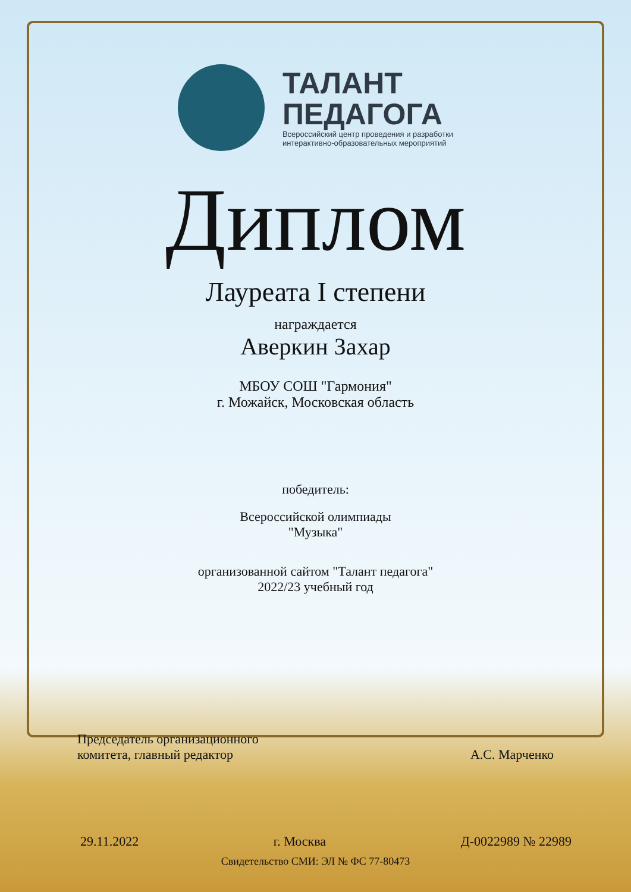ТАЛАНТ
ПЕДАГОГА
Всероссийский центр проведения и разработки
интерактивно-образовательных мероприятий
Диплом
Лауреата I степени
награждается
Аверкин Захар
МБОУ СОШ "Гармония"
г. Можайск, Московская область
победитель:
Всероссийской олимпиады
"Музыка"
организованной сайтом "Талант педагога"
2022/23 учебный год
Председатель организационного
комитета, главный редактор
А.С. Марченко
29.11.2022 г. Москва Д-0022989 № 22989
Свидетельство СМИ: ЭЛ № ФС 77-80473